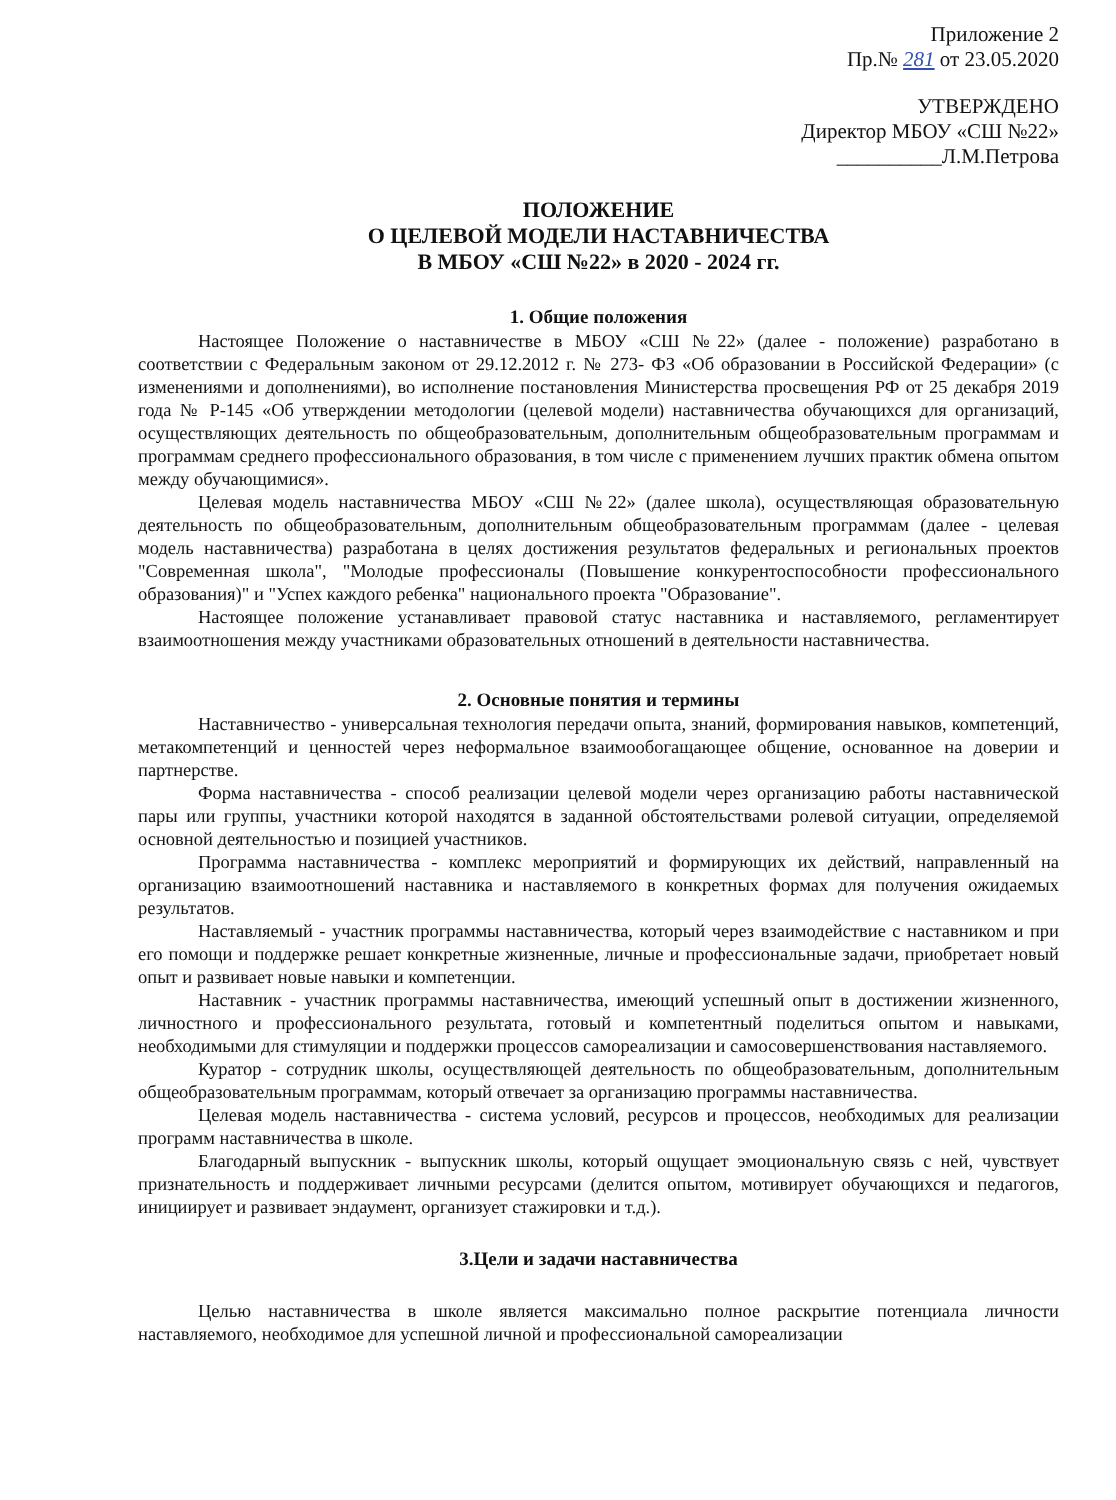Приложение 2
Пр.№ 281 от 23.05.2020
УТВЕРЖДЕНО
Директор МБОУ «СШ №22»
__________Л.М.Петрова
ПОЛОЖЕНИЕ
О ЦЕЛЕВОЙ МОДЕЛИ НАСТАВНИЧЕСТВА
В МБОУ «СШ №22» в 2020 - 2024 гг.
1. Общие положения
Настоящее Положение о наставничестве в МБОУ «СШ №22» (далее - положение) разработано в соответствии с Федеральным законом от 29.12.2012 г. № 273- ФЗ «Об образовании в Российской Федерации» (с изменениями и дополнениями), во исполнение постановления Министерства просвещения РФ от 25 декабря 2019 года № Р-145 «Об утверждении методологии (целевой модели) наставничества обучающихся для организаций, осуществляющих деятельность по общеобразовательным, дополнительным общеобразовательным программам и программам среднего профессионального образования, в том числе с применением лучших практик обмена опытом между обучающимися».
Целевая модель наставничества МБОУ «СШ №22» (далее школа), осуществляющая образовательную деятельность по общеобразовательным, дополнительным общеобразовательным программам (далее - целевая модель наставничества) разработана в целях достижения результатов федеральных и региональных проектов "Современная школа", "Молодые профессионалы (Повышение конкурентоспособности профессионального образования)" и "Успех каждого ребенка" национального проекта "Образование".
Настоящее положение устанавливает правовой статус наставника и наставляемого, регламентирует взаимоотношения между участниками образовательных отношений в деятельности наставничества.
2. Основные понятия и термины
Наставничество - универсальная технология передачи опыта, знаний, формирования навыков, компетенций, метакомпетенций и ценностей через неформальное взаимообогащающее общение, основанное на доверии и партнерстве.
Форма наставничества - способ реализации целевой модели через организацию работы наставнической пары или группы, участники которой находятся в заданной обстоятельствами ролевой ситуации, определяемой основной деятельностью и позицией участников.
Программа наставничества - комплекс мероприятий и формирующих их действий, направленный на организацию взаимоотношений наставника и наставляемого в конкретных формах для получения ожидаемых результатов.
Наставляемый - участник программы наставничества, который через взаимодействие с наставником и при его помощи и поддержке решает конкретные жизненные, личные и профессиональные задачи, приобретает новый опыт и развивает новые навыки и компетенции.
Наставник - участник программы наставничества, имеющий успешный опыт в достижении жизненного, личностного и профессионального результата, готовый и компетентный поделиться опытом и навыками, необходимыми для стимуляции и поддержки процессов самореализации и самосовершенствования наставляемого.
Куратор - сотрудник школы, осуществляющей деятельность по общеобразовательным, дополнительным общеобразовательным программам, который отвечает за организацию программы наставничества.
Целевая модель наставничества - система условий, ресурсов и процессов, необходимых для реализации программ наставничества в школе.
Благодарный выпускник - выпускник школы, который ощущает эмоциональную связь с ней, чувствует признательность и поддерживает личными ресурсами (делится опытом, мотивирует обучающихся и педагогов, инициирует и развивает эндаумент, организует стажировки и т.д.).
3.Цели и задачи наставничества
Целью наставничества в школе является максимально полное раскрытие потенциала личности наставляемого, необходимое для успешной личной и профессиональной самореализации